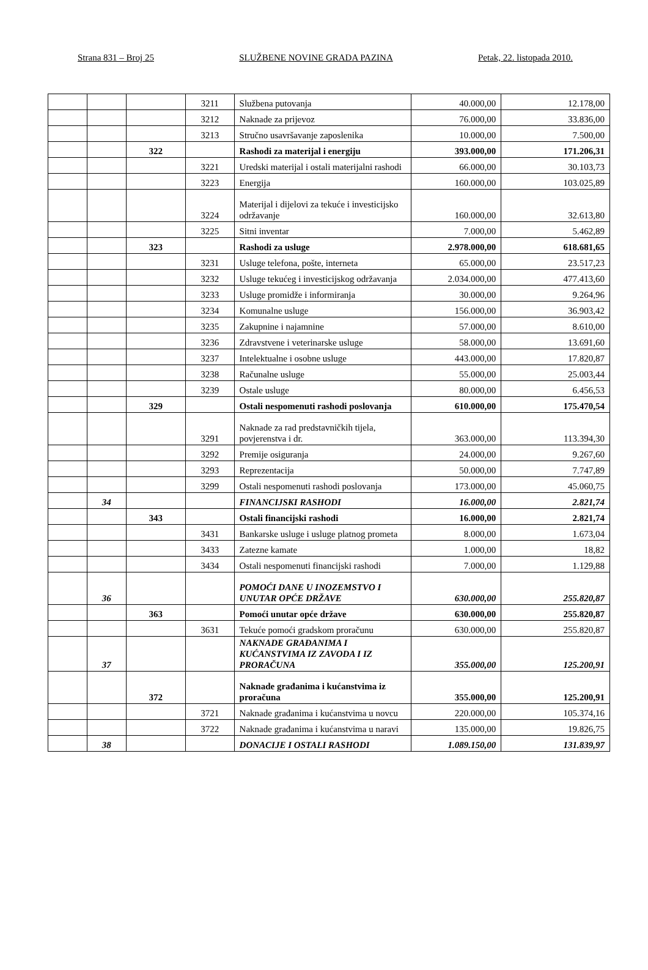Strana 831 – Broj 25 SLUŽBENE NOVINE GRADA PAZINA Petak, 22. listopada 2010.
| | | | 3211 | Službena putovanja | 40.000,00 | 12.178,00 |
| | | | 3212 | Naknade za prijevoz | 76.000,00 | 33.836,00 |
| | | | 3213 | Stručno usavršavanje zaposlenika | 10.000,00 | 7.500,00 |
| | | 322 | | Rashodi za materijal i energiju | 393.000,00 | 171.206,31 |
| | | | 3221 | Uredski materijal i ostali materijalni rashodi | 66.000,00 | 30.103,73 |
| | | | 3223 | Energija | 160.000,00 | 103.025,89 |
| | | | 3224 | Materijal i dijelovi za tekuće i investicijsko održavanje | 160.000,00 | 32.613,80 |
| | | | 3225 | Sitni inventar | 7.000,00 | 5.462,89 |
| | | 323 | | Rashodi za usluge | 2.978.000,00 | 618.681,65 |
| | | | 3231 | Usluge telefona, pošte, interneta | 65.000,00 | 23.517,23 |
| | | | 3232 | Usluge tekućeg i investicijskog održavanja | 2.034.000,00 | 477.413,60 |
| | | | 3233 | Usluge promidže i informiranja | 30.000,00 | 9.264,96 |
| | | | 3234 | Komunalne usluge | 156.000,00 | 36.903,42 |
| | | | 3235 | Zakupnine i najamnine | 57.000,00 | 8.610,00 |
| | | | 3236 | Zdravstvene i veterinarske usluge | 58.000,00 | 13.691,60 |
| | | | 3237 | Intelektualne i osobne usluge | 443.000,00 | 17.820,87 |
| | | | 3238 | Računalne usluge | 55.000,00 | 25.003,44 |
| | | | 3239 | Ostale usluge | 80.000,00 | 6.456,53 |
| | | 329 | | Ostali nespomenuti rashodi poslovanja | 610.000,00 | 175.470,54 |
| | | | 3291 | Naknade za rad predstavničkih tijela, povjerenstva i dr. | 363.000,00 | 113.394,30 |
| | | | 3292 | Premije osiguranja | 24.000,00 | 9.267,60 |
| | | | 3293 | Reprezentacija | 50.000,00 | 7.747,89 |
| | | | 3299 | Ostali nespomenuti rashodi poslovanja | 173.000,00 | 45.060,75 |
| | 34 | | | FINANCIJSKI RASHODI | 16.000,00 | 2.821,74 |
| | | 343 | | Ostali financijski rashodi | 16.000,00 | 2.821,74 |
| | | | 3431 | Bankarske usluge i usluge platnog prometa | 8.000,00 | 1.673,04 |
| | | | 3433 | Zatezne kamate | 1.000,00 | 18,82 |
| | | | 3434 | Ostali nespomenuti financijski rashodi | 7.000,00 | 1.129,88 |
| | 36 | | | POMOĆI DANE U INOZEMSTVO I UNUTAR OPĆE DRŽAVE | 630.000,00 | 255.820,87 |
| | | 363 | | Pomoći unutar opće države | 630.000,00 | 255.820,87 |
| | | | 3631 | Tekuće pomoći gradskom proračunu | 630.000,00 | 255.820,87 |
| | 37 | | | NAKNADE GRAĐANIMA I KUĆANSTVIMA IZ ZAVODA I IZ PRORAČUNA | 355.000,00 | 125.200,91 |
| | | 372 | | Naknade građanima i kućanstvima iz proračuna | 355.000,00 | 125.200,91 |
| | | | 3721 | Naknade građanima i kućanstvima u novcu | 220.000,00 | 105.374,16 |
| | | | 3722 | Naknade građanima i kućanstvima u naravi | 135.000,00 | 19.826,75 |
| | 38 | | | DONACIJE I OSTALI RASHODI | 1.089.150,00 | 131.839,97 |